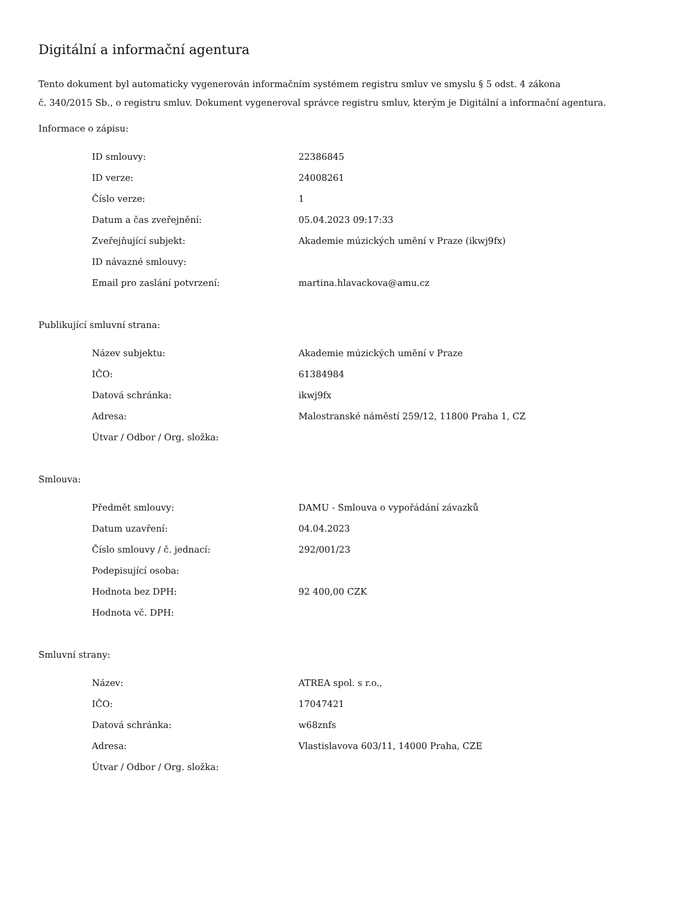Digitální a informační agentura
Tento dokument byl automaticky vygenerován informačním systémem registru smluv ve smyslu § 5 odst. 4 zákona
č. 340/2015 Sb., o registru smluv. Dokument vygeneroval správce registru smluv, kterým je Digitální a informační agentura.
Informace o zápisu:
| ID smlouvy: | 22386845 |
| ID verze: | 24008261 |
| Číslo verze: | 1 |
| Datum a čas zveřejnění: | 05.04.2023 09:17:33 |
| Zveřejňující subjekt: | Akademie múzických umění v Praze (ikwj9fx) |
| ID návazné smlouvy: | |
| Email pro zaslání potvrzení: | martina.hlavackova@amu.cz |
Publikující smluvní strana:
| Název subjektu: | Akademie múzických umění v Praze |
| IČO: | 61384984 |
| Datová schránka: | ikwj9fx |
| Adresa: | Malostranské náměstí 259/12, 11800 Praha 1, CZ |
| Útvar / Odbor / Org. složka: | |
Smlouva:
| Předmět smlouvy: | DAMU - Smlouva o vypořádání závazků |
| Datum uzavření: | 04.04.2023 |
| Číslo smlouvy / č. jednací: | 292/001/23 |
| Podepisující osoba: | |
| Hodnota bez DPH: | 92 400,00 CZK |
| Hodnota vč. DPH: | |
Smluvní strany:
| Název: | ATREA spol. s r.o., |
| IČO: | 17047421 |
| Datová schránka: | w68znfs |
| Adresa: | Vlastislavova 603/11, 14000 Praha, CZE |
| Útvar / Odbor / Org. složka: | |